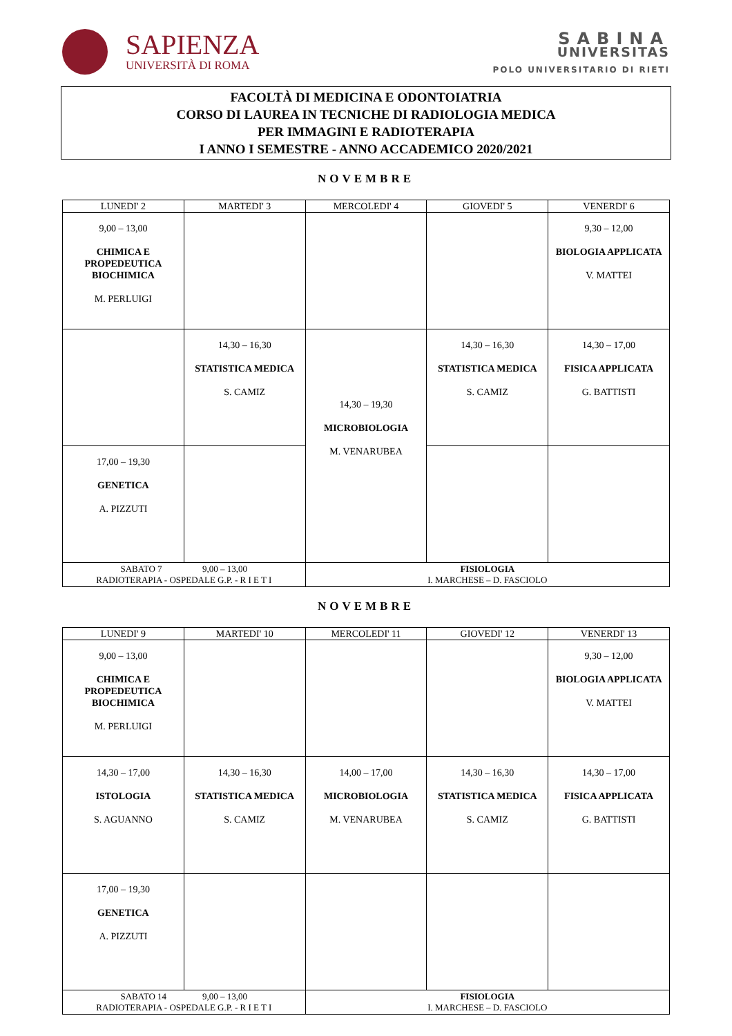SAPIENZA
UNIVERSITÀ DI ROMA
SABINA
UNIVERSITAS
POLO UNIVERSITARIO DI RIETI
FACOLTÀ DI MEDICINA E ODONTOIATRIA
CORSO DI LAUREA IN TECNICHE DI RADIOLOGIA MEDICA
PER IMMAGINI E RADIOTERAPIA
I ANNO I SEMESTRE - ANNO ACCADEMICO 2020/2021
NOVEMBRE
| LUNEDI' 2 | MARTEDI' 3 | MERCOLEDI' 4 | GIOVEDI' 5 | VENERDI' 6 |
| --- | --- | --- | --- | --- |
| 9,00 – 13,00 CHIMICA E PROPEDEUTICA BIOCHIMICA M. PERLUIGI | | | | 9,30 – 12,00 BIOLOGIA APPLICATA V. MATTEI |
| | 14,30 – 16,30 STATISTICA MEDICA S. CAMIZ | 14,30 – 19,30 MICROBIOLOGIA M. VENARUBEA | 14,30 – 16,30 STATISTICA MEDICA S. CAMIZ | 14,30 – 17,00 FISICA APPLICATA G. BATTISTI |
| 17,00 – 19,30 GENETICA A. PIZZUTI | | | | |
| SABATO 7 9,00 – 13,00 RADIOTERAPIA - OSPEDALE G.P. - R I E T I | | FISIOLOGIA I. MARCHESE – D. FASCIOLO | | |
NOVEMBRE
| LUNEDI' 9 | MARTEDI' 10 | MERCOLEDI' 11 | GIOVEDI' 12 | VENERDI' 13 |
| --- | --- | --- | --- | --- |
| 9,00 – 13,00 CHIMICA E PROPEDEUTICA BIOCHIMICA M. PERLUIGI | | | | 9,30 – 12,00 BIOLOGIA APPLICATA V. MATTEI |
| 14,30 – 17,00 ISTOLOGIA S. AGUANNO | 14,30 – 16,30 STATISTICA MEDICA S. CAMIZ | 14,00 – 17,00 MICROBIOLOGIA M. VENARUBEA | 14,30 – 16,30 STATISTICA MEDICA S. CAMIZ | 14,30 – 17,00 FISICA APPLICATA G. BATTISTI |
| 17,00 – 19,30 GENETICA A. PIZZUTI | | | | |
| SABATO 14 9,00 – 13,00 RADIOTERAPIA - OSPEDALE G.P. - R I E T I | | FISIOLOGIA I. MARCHESE – D. FASCIOLO | | |